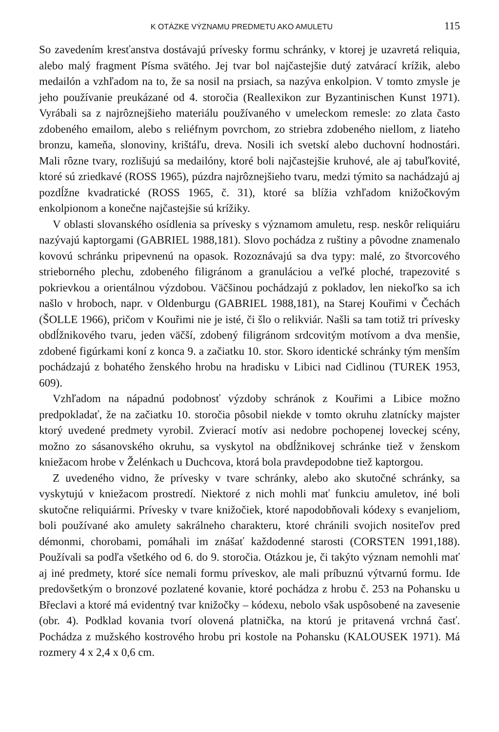K OTÁZKE VÝZNAMU PREDMETU AKO AMULETU 115
So zavedením kresťanstva dostávajú prívesky formu schránky, v ktorej je uzavretá reliquia, alebo malý fragment Písma svätého. Jej tvar bol najčastejšie dutý zatvárací krížik, alebo medailón a vzhľadom na to, že sa nosil na prsiach, sa nazýva enkolpion. V tomto zmysle je jeho používanie preukázané od 4. storočia (Reallexikon zur Byzantinischen Kunst 1971). Vyrábali sa z najrôznejšieho materiálu používaného v umeleckom remesle: zo zlata často zdobeného emailom, alebo s reliéfnym povrchom, zo striebra zdobeného niellom, z liateho bronzu, kameňa, slonoviny, krištáľu, dreva. Nosili ich svetskí alebo duchovní hodnostári. Mali rôzne tvary, rozlišujú sa medailóny, ktoré boli najčastejšie kruhové, ale aj tabuľkovité, ktoré sú zriedkavé (ROSS 1965), púzdra najrôznejšieho tvaru, medzi týmito sa nachádzajú aj pozdĺžne kvadratické (ROSS 1965, č. 31), ktoré sa blížia vzhľadom knižočkovým enkolpionom a konečne najčastejšie sú krížiky.
V oblasti slovanského osídlenia sa prívesky s významom amuletu, resp. neskôr reliquiáru nazývajú kaptorgami (GABRIEL 1988,181). Slovo pochádza z ruštiny a pôvodne znamenalo kovovú schránku pripevnenú na opasok. Rozoznávajú sa dva typy: malé, zo štvorcového strieborného plechu, zdobeného filigránom a granuláciou a veľké ploché, trapezovité s pokrievkou a orientálnou výzdobou. Väčšinou pochádzajú z pokladov, len niekoľko sa ich našlo v hroboch, napr. v Oldenburgu (GABRIEL 1988,181), na Starej Kouřimi v Čechách (ŠOLLE 1966), pričom v Kouřimi nie je isté, či šlo o relikviár. Našli sa tam totiž tri prívesky obdĺžnikového tvaru, jeden väčší, zdobený filigránom srdcovitým motívom a dva menšie, zdobené figúrkami koní z konca 9. a začiatku 10. stor. Skoro identické schránky tým menším pochádzajú z bohatého ženského hrobu na hradisku v Libici nad Cidlinou (TUREK 1953, 609).
Vzhľadom na nápadnú podobnosť výzdoby schránok z Kouřimi a Libice možno predpokladať, že na začiatku 10. storočia pôsobil niekde v tomto okruhu zlatnícky majster ktorý uvedené predmety vyrobil. Zvierací motív asi nedobre pochopenej loveckej scény, možno zo sásanovského okruhu, sa vyskytol na obdĺžnikovej schránke tiež v ženskom kniežacom hrobe v Želénkach u Duchcova, ktorá bola pravdepodobne tiež kaptorgou.
Z uvedeného vidno, že prívesky v tvare schránky, alebo ako skutočné schránky, sa vyskytujú v kniežacom prostredí. Niektoré z nich mohli mať funkciu amuletov, iné boli skutočne reliquiármi. Prívesky v tvare knižočiek, ktoré napodobňovali kódexy s evanjeliom, boli používané ako amulety sakrálneho charakteru, ktoré chránili svojich nositeľov pred démonmi, chorobami, pomáhali im znášať každodenné starosti (CORSTEN 1991,188). Používali sa podľa všetkého od 6. do 9. storočia. Otázkou je, či takýto význam nemohli mať aj iné predmety, ktoré síce nemali formu príveskov, ale mali príbuznú výtvarnú formu. Ide predovšetkým o bronzové pozlatené kovanie, ktoré pochádza z hrobu č. 253 na Pohansku u Břeclavi a ktoré má evidentný tvar knižočky – kódexu, nebolo však uspôsobené na zavesenie (obr. 4). Podklad kovania tvorí olovená platnička, na ktorú je pritavená vrchná časť. Pochádza z mužského kostrového hrobu pri kostole na Pohansku (KALOUSEK 1971). Má rozmery 4 x 2,4 x 0,6 cm.